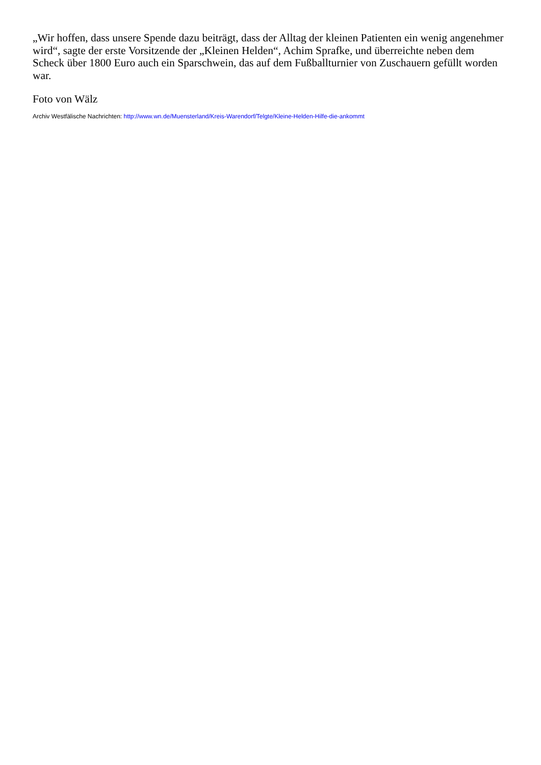„Wir hoffen, dass unsere Spende dazu beiträgt, dass der Alltag der kleinen Patienten ein wenig angenehmer wird“, sagte der erste Vorsitzende der „Kleinen Helden“, Achim Sprafke, und überreichte neben dem Scheck über 1800 Euro auch ein Sparschwein, das auf dem Fußballturnier von Zuschauern gefüllt worden war.
Foto von Wälz
Archiv Westfälische Nachrichten: http://www.wn.de/Muensterland/Kreis-Warendorf/Telgte/Kleine-Helden-Hilfe-die-ankommt